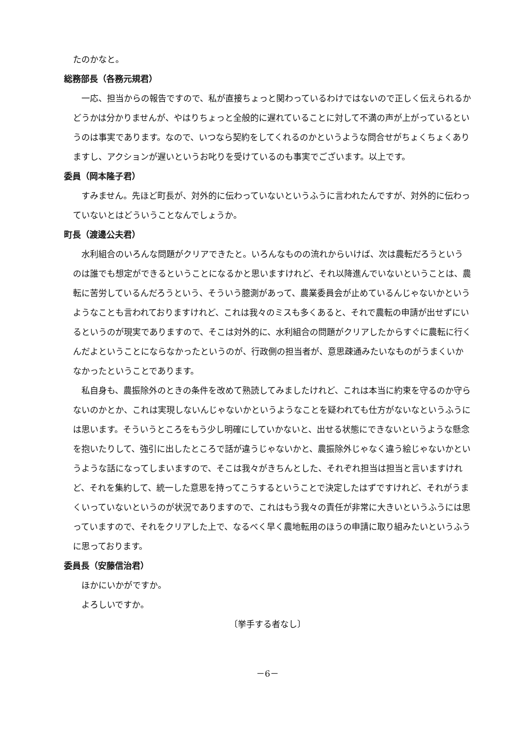たのかなと。
総務部長（各務元規君）
一応、担当からの報告ですので、私が直接ちょっと関わっているわけではないので正しく伝えられるかどうかは分かりませんが、やはりちょっと全般的に遅れていることに対して不満の声が上がっているというのは事実であります。なので、いつなら契約をしてくれるのかというような問合せがちょくちょくありますし、アクションが遅いというお叱りを受けているのも事実でございます。以上です。
委員（岡本隆子君）
すみません。先ほど町長が、対外的に伝わっていないというふうに言われたんですが、対外的に伝わっていないとはどういうことなんでしょうか。
町長（渡邊公夫君）
水利組合のいろんな問題がクリアできたと。いろんなものの流れからいけば、次は農転だろうというのは誰でも想定ができるということになるかと思いますけれど、それ以降進んでいないということは、農転に苦労しているんだろうという、そういう臆測があって、農業委員会が止めているんじゃないかというようなことも言われておりますけれど、これは我々のミスも多くあると、それで農転の申請が出せずにいるというのが現実でありますので、そこは対外的に、水利組合の問題がクリアしたからすぐに農転に行くんだよということにならなかったというのが、行政側の担当者が、意思疎通みたいなものがうまくいかなかったということであります。
私自身も、農振除外のときの条件を改めて熟読してみましたけれど、これは本当に約束を守るのか守らないのかとか、これは実現しないんじゃないかというようなことを疑われても仕方がないなというふうには思います。そういうところをもう少し明確にしていかないと、出せる状態にできないというような懸念を抱いたりして、強引に出したところで話が違うじゃないかと、農振除外じゃなく違う絵じゃないかというような話になってしまいますので、そこは我々がきちんとした、それぞれ担当は担当と言いますけれど、それを集約して、統一した意思を持ってこうするということで決定したはずですけれど、それがうまくいっていないというのが状況でありますので、これはもう我々の責任が非常に大きいというふうには思っていますので、それをクリアした上で、なるべく早く農地転用のほうの申請に取り組みたいというふうに思っております。
委員長（安藤信治君）
ほかにいかがですか。
よろしいですか。
〔挙手する者なし〕
－6－